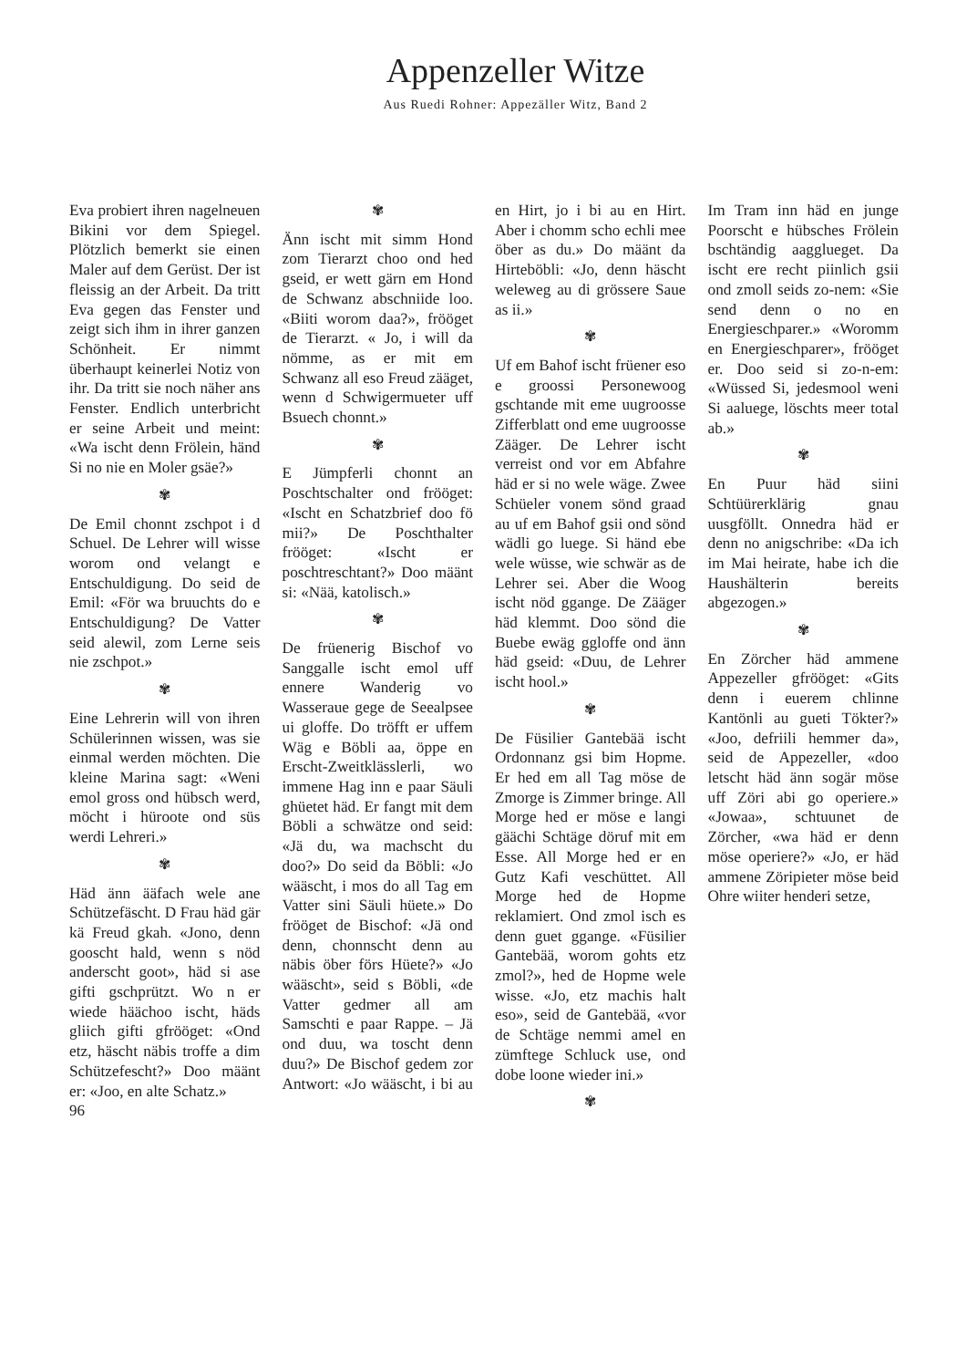Appenzeller Witze
Aus Ruedi Rohner: Appezäller Witz, Band 2
Eva probiert ihren nagelneuen Bikini vor dem Spiegel. Plötzlich bemerkt sie einen Maler auf dem Gerüst. Der ist fleissig an der Arbeit. Da tritt Eva gegen das Fenster und zeigt sich ihm in ihrer ganzen Schönheit. Er nimmt überhaupt keinerlei Notiz von ihr. Da tritt sie noch näher ans Fenster. Endlich unterbricht er seine Arbeit und meint: «Wa ischt denn Frölein, händ Si no nie en Moler gsäe?»
✾
De Emil chonnt zschpot i d Schuel. De Lehrer will wisse worom ond velangt e Entschuldigung. Do seid de Emil: «För wa bruuchts do e Entschuldigung? De Vatter seid alewil, zom Lerne seis nie zschpot.»
✾
Eine Lehrerin will von ihren Schülerinnen wissen, was sie einmal werden möchten. Die kleine Marina sagt: «Weni emol gross ond hübsch werd, möcht i hüro­ote ond süs werdi Lehreri.»
✾
Häd änn ääfach wele ane Schützefäscht. D Frau häd gär kä Freud gkah. «Jono, denn gooscht hald, wenn s nöd anderscht goot», häd si ase gifti gschprützt. Wo n er wiede hääch­oo ischt, häds gliich gifti gfrööget: «Ond etz, häscht näbis troffe a dim Schützefescht?» Doo määnt er: «Joo, en alte Schatz.»
✾
Änn ischt mit simm Hond zom Tierarzt choo ond hed gseid, er wett gärn em Hond de Schwanz abschniide loo. «Biiti worom daa?», frööget de Tierarzt. « Jo, i will da nömme, as er mit em Schwanz all eso Freud zääget, wenn d Schwigermueter uff Bsuech chonnt.»
✾
E Jümpferli chonnt an Poschtschalter ond frööget: «Ischt en Schatzbrief doo fö mii?» De Poschthalter frööget: «Ischt er poschtreschtant?» Doo määnt si: «Nää, katolisch.»
✾
De früenerig Bischof vo Sanggalle ischt emol uff ennere Wanderig vo Wasseraue gege de Seealpsee ui gloffe. Do tröfft er uffem Wäg e Böbli aa, öppe en Erscht-Zweitklässlerli, wo immene Hag inn e paar Säuli ghüetet häd. Er fangt mit dem Böbli a schwätze ond seid: «Jä du, wa machscht du doo?» Do seid da Böbli: «Jo wääscht, i mos do all Tag em Vatter sini Säuli hüete.» Do frööget de Bischof: «Jä ond denn, chonnscht denn au näbis öber förs Hüete?» «Jo wääscht», seid s Böbli, «de Vatter gedmer all am Samschti e paar Rappe. – Jä ond duu, wa toscht denn duu?» De Bischof gedem zor Antwort: «Jo wääscht, i bi au en Hirt, jo i bi au en Hirt. Aber i chomm scho echli mee öber as du.» Do määnt da Hirteböbli: «Jo, denn häscht weleweg au di grössere Saue as ii.»
✾
Uf em Bahof ischt früener eso e groossi Personewoog gschtande mit eme uugroosse Zifferblatt ond eme uugroosse Zääger. De Lehrer ischt verreist ond vor em Abfahre häd er si no wele wäge. Zwee Schüeler vonem sönd graad au uf em Bahof gsii ond sönd wädli go luege. Si händ ebe wele wüsse, wie schwär as de Lehrer sei. Aber die Woog ischt nöd ggange. De Zääger häd klemmt. Doo sönd die Buebe ewäg ggloffe ond änn häd gseid: «Duu, de Lehrer ischt hool.»
✾
De Füsilier Gantebää ischt Ordonnanz gsi bim Hopme. Er hed em all Tag möse de Zmorge is Zimmer bringe. All Morge hed er möse e langi gäächi Schtäge döruf mit em Esse. All Morge hed er en Gutz Kafi veschüttet. All Morge hed de Hopme reklamiert. Ond zmol isch es denn guet ggange. «Füsilier Gantebää, worom gohts etz zmol?», hed de Hopme wele wisse. «Jo, etz machis halt eso», seid de Gantebää, «vor de Schtäge nemmi amel en zümftege Schluck use, ond dobe loone wieder ini.»
✾
Im Tram inn häd en junge Poorscht e hübsches Frölein bschtändig aagglueget. Da ischt ere recht piinlich gsii ond zmoll seids zo-nem: «Sie send denn o no en Energieschparer.» «Woromm en Energieschparer», frööget er. Doo seid si zo-n-em: «Wüssed Si, jedesmool weni Si aaluege, löschts meer total ab.»
✾
En Puur häd siini Schtüürerklärig gnau uusgföllt. Onnedra häd er denn no anigschribe: «Da ich im Mai heirate, habe ich die Haushälterin bereits abgezogen.»
✾
En Zörcher häd ammene Appezeller gfrööget: «Gits denn i euerem chlinne Kantönli au gueti Tökter?» «Joo, defriili hemmer da», seid de Appezeller, «doo letscht häd änn sogär möse uff Zöri abi go operiere.» «Jowaa», schtuunet de Zörcher, «wa häd er denn möse operiere?» «Jo, er häd ammene Zöripieter möse beid Ohre wiiter henderi setze,
96